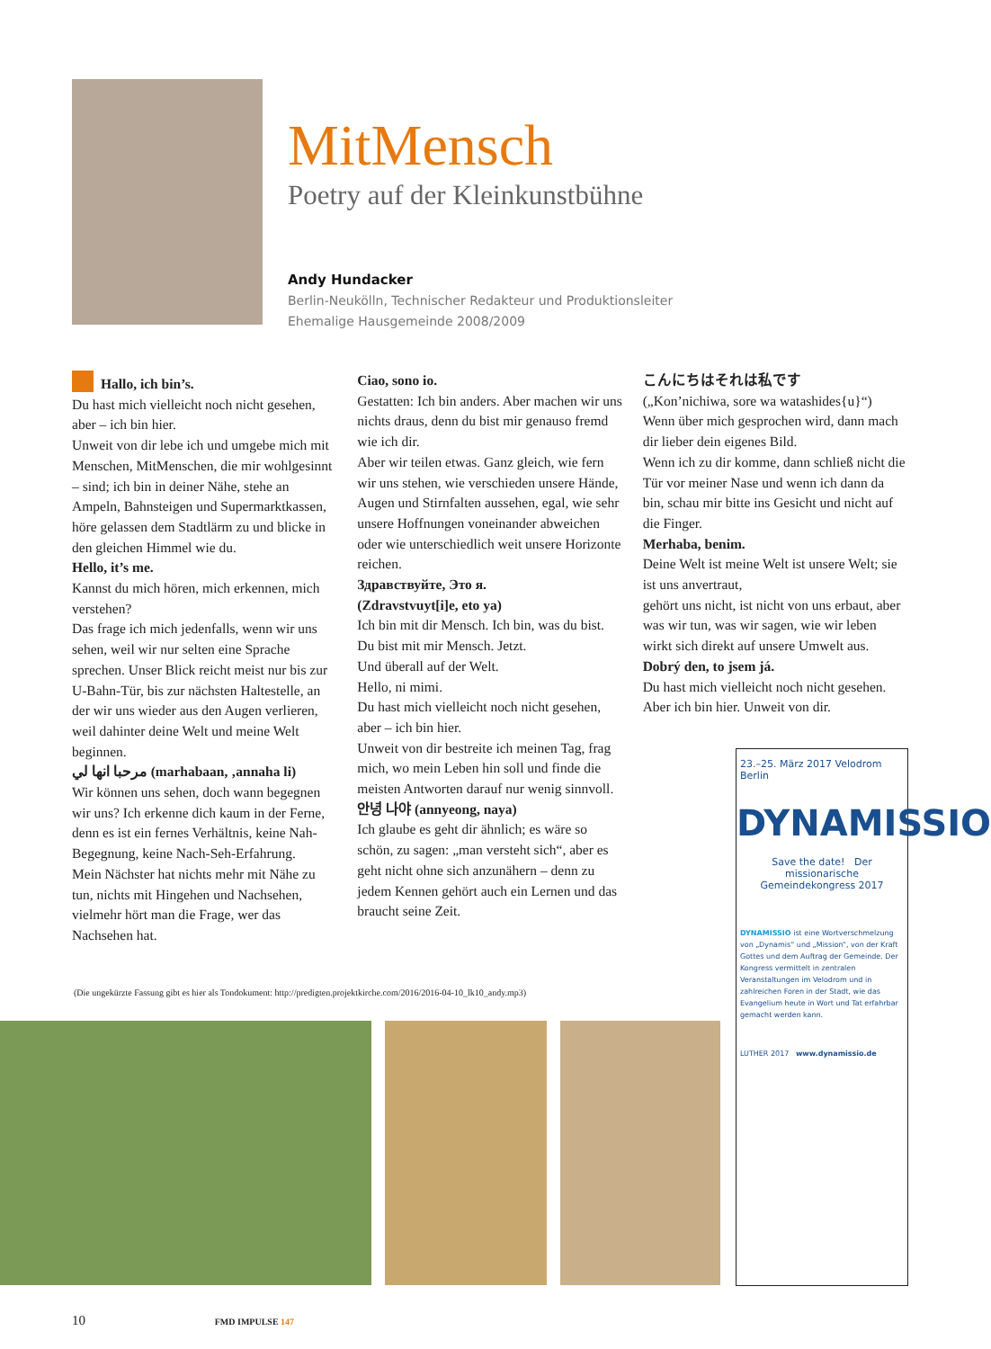MitMensch
Poetry auf der Kleinkunstbühne
Andy Hundacker
Berlin-Neukölln, Technischer Redakteur und Produktionsleiter
Ehemalige Hausgemeinde 2008/2009
Hallo, ich bin’s.
Du hast mich vielleicht noch nicht gesehen, aber – ich bin hier.
Unweit von dir lebe ich und umgebe mich mit Menschen, MitMenschen, die mir wohlgesinnt – sind; ich bin in deiner Nähe, stehe an Ampeln, Bahnsteigen und Supermarktkassen, höre gelassen dem Stadtlärm zu und blicke in den gleichen Himmel wie du.
Hello, it’s me.
Kannst du mich hören, mich erkennen, mich verstehen?
Das frage ich mich jedenfalls, wenn wir uns sehen, weil wir nur selten eine Sprache sprechen. Unser Blick reicht meist nur bis zur U-Bahn-Tür, bis zur nächsten Haltestelle, an der wir uns wieder aus den Augen verlieren, weil dahinter deine Welt und meine Welt beginnen.
مرحبا انها لي (marhabaan, ‚annaha li)
Wir können uns sehen, doch wann begegnen wir uns? Ich erkenne dich kaum in der Ferne, denn es ist ein fernes Verhältnis, keine Nah-Begegnung, keine Nach-Seh-Erfahrung.
Mein Nächster hat nichts mehr mit Nähe zu tun, nichts mit Hingehen und Nachsehen, vielmehr hört man die Frage, wer das Nachsehen hat.
Ciao, sono io.
Gestatten: Ich bin anders. Aber machen wir uns nichts draus, denn du bist mir genauso fremd wie ich dir.
Aber wir teilen etwas. Ganz gleich, wie fern wir uns stehen, wie verschieden unsere Hände, Augen und Stirnfalten aussehen, egal, wie sehr unsere Hoffnungen voneinander abweichen oder wie unterschiedlich weit unsere Horizonte reichen.
Здравствуйте, Это я.
(Zdravstvuyt[i]e, eto ya)
Ich bin mit dir Mensch. Ich bin, was du bist.
Du bist mit mir Mensch. Jetzt.
Und überall auf der Welt.
Hello, ni mimi.
Du hast mich vielleicht noch nicht gesehen, aber – ich bin hier.
Unweit von dir bestreite ich meinen Tag, frag mich, wo mein Leben hin soll und finde die meisten Antworten darauf nur wenig sinnvoll.
안녕 나야 (annyeong, naya)
Ich glaube es geht dir ähnlich; es wäre so schön, zu sagen: „man versteht sich“, aber es geht nicht ohne sich anzunähern – denn zu jedem Kennen gehört auch ein Lernen und das braucht seine Zeit.
こんにちはそれは私です
(„Kon’nichiwa, sore wa watashides{u}“)
Wenn über mich gesprochen wird, dann mach dir lieber dein eigenes Bild.
Wenn ich zu dir komme, dann schließ nicht die Tür vor meiner Nase und wenn ich dann da bin, schau mir bitte ins Gesicht und nicht auf die Finger.
Merhaba, benim.
Deine Welt ist meine Welt ist unsere Welt; sie ist uns anvertraut,
gehört uns nicht, ist nicht von uns erbaut, aber was wir tun, was wir sagen, wie wir leben wirkt sich direkt auf unsere Umwelt aus.
Dobrý den, to jsem já.
Du hast mich vielleicht noch nicht gesehen.
Aber ich bin hier. Unweit von dir.
(Die ungekürzte Fassung gibt es hier als Tondokument: http://predigten.projektkirche.com/2016/2016-04-10_lk10_andy.mp3)
23.–25. März 2017 Velodrom Berlin
DYNAMISSIO
Save the date! Der missionarische Gemeindekongress 2017
DYNAMISSIO ist eine Wortverschmelzung von „Dynamis“ und „Mission“, von der Kraft Gottes und dem Auftrag der Gemeinde. Der Kongress vermittelt in zentralen Veranstaltungen im Velodrom und in zahlreichen Foren in der Stadt, wie das Evangelium heute in Wort und Tat erfahrbar gemacht werden kann.
LUTHER 2017 www.dynamissio.de
10 FMD IMPULSE 147